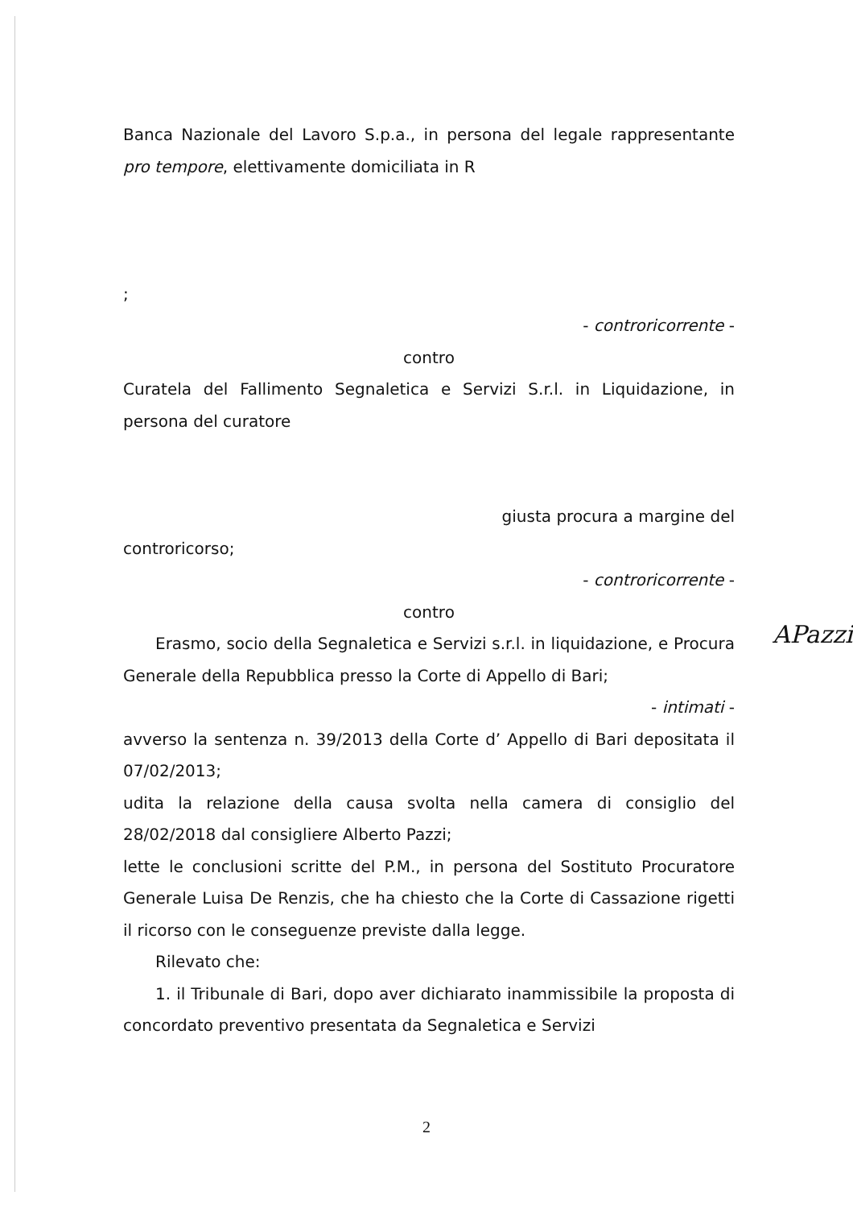Banca Nazionale del Lavoro S.p.a., in persona del legale rappresentante pro tempore, elettivamente domiciliata in R
;
- controricorrente -
contro
Curatela del Fallimento Segnaletica e Servizi S.r.l. in Liquidazione, in persona del curatore
giusta procura a margine del
controricorso;
- controricorrente -
contro
Erasmo, socio della Segnaletica e Servizi s.r.l. in liquidazione, e Procura Generale della Repubblica presso la Corte di Appello di Bari;
- intimati -
avverso la sentenza n. 39/2013 della Corte d’ Appello di Bari depositata il 07/02/2013;
udita la relazione della causa svolta nella camera di consiglio del 28/02/2018 dal consigliere Alberto Pazzi;
lette le conclusioni scritte del P.M., in persona del Sostituto Procuratore Generale Luisa De Renzis, che ha chiesto che la Corte di Cassazione rigetti il ricorso con le conseguenze previste dalla legge.
Rilevato che:
1. il Tribunale di Bari, dopo aver dichiarato inammissibile la proposta di concordato preventivo presentata da Segnaletica e Servizi
APazzi
2